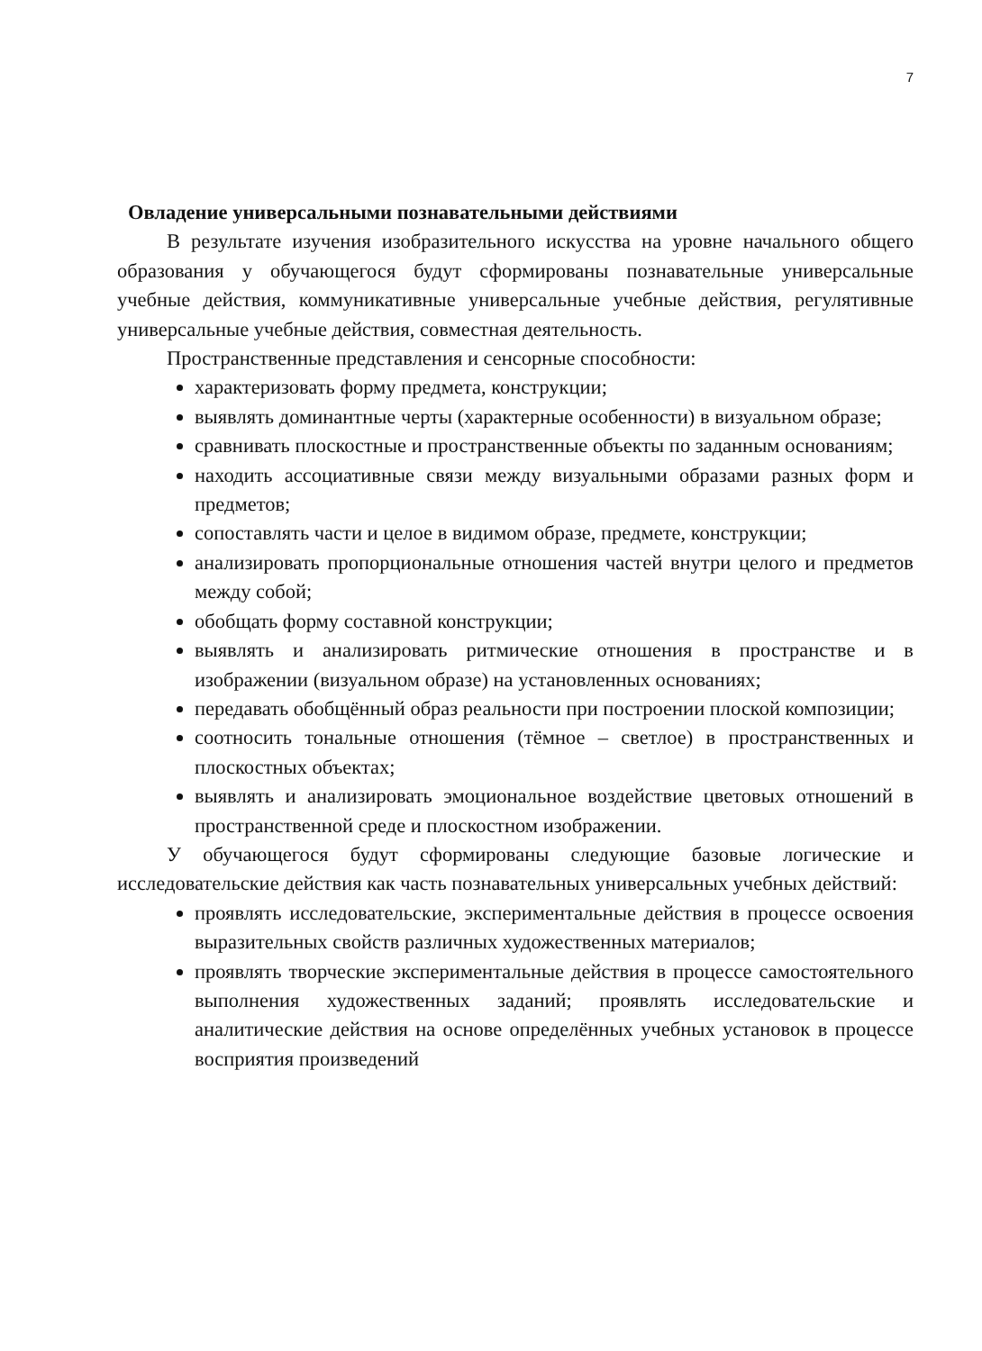7
Овладение универсальными познавательными действиями
В результате изучения изобразительного искусства на уровне начального общего образования у обучающегося будут сформированы познавательные универсальные учебные действия, коммуникативные универсальные учебные действия, регулятивные универсальные учебные действия, совместная деятельность.
Пространственные представления и сенсорные способности:
характеризовать форму предмета, конструкции;
выявлять доминантные черты (характерные особенности) в визуальном образе;
сравнивать плоскостные и пространственные объекты по заданным основаниям;
находить ассоциативные связи между визуальными образами разных форм и предметов;
сопоставлять части и целое в видимом образе, предмете, конструкции;
анализировать пропорциональные отношения частей внутри целого и предметов между собой;
обобщать форму составной конструкции;
выявлять и анализировать ритмические отношения в пространстве и в изображении (визуальном образе) на установленных основаниях;
передавать обобщённый образ реальности при построении плоской композиции;
соотносить тональные отношения (тёмное – светлое) в пространственных и плоскостных объектах;
выявлять и анализировать эмоциональное воздействие цветовых отношений в пространственной среде и плоскостном изображении.
У обучающегося будут сформированы следующие базовые логические и исследовательские действия как часть познавательных универсальных учебных действий:
проявлять исследовательские, экспериментальные действия в процессе освоения выразительных свойств различных художественных материалов;
проявлять творческие экспериментальные действия в процессе самостоятельного выполнения художественных заданий; проявлять исследовательские и аналитические действия на основе определённых учебных установок в процессе восприятия произведений